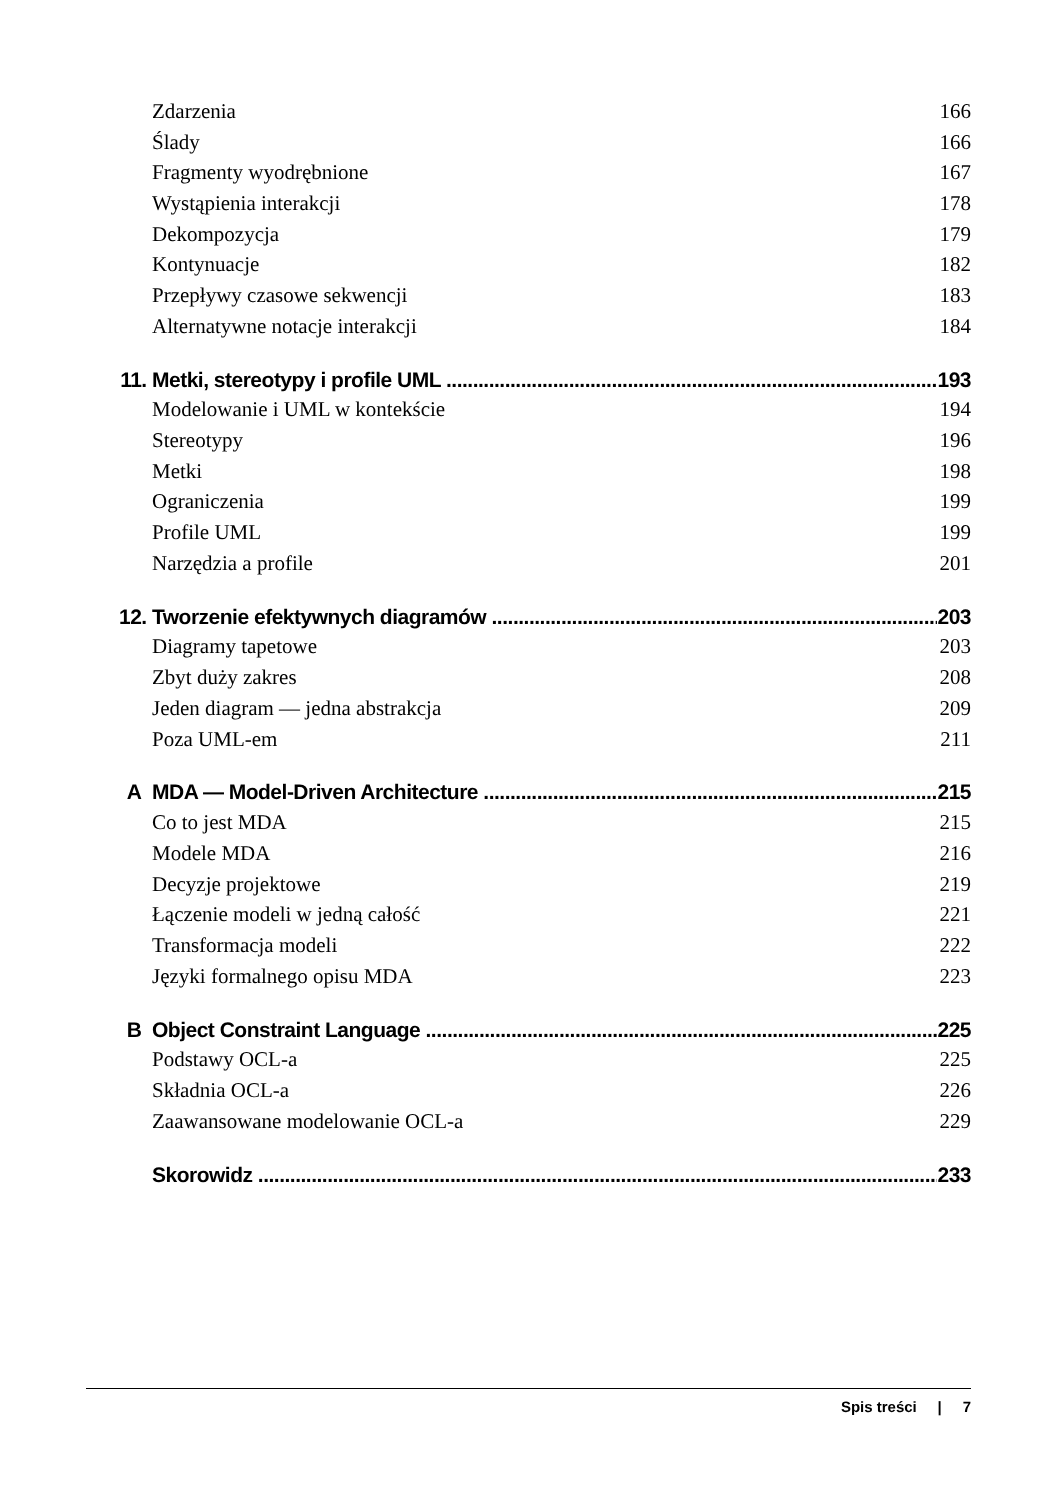Zdarzenia 166
Ślady 166
Fragmenty wyodrębnione 167
Wystąpienia interakcji 178
Dekompozycja 179
Kontynuacje 182
Przepływy czasowe sekwencji 183
Alternatywne notacje interakcji 184
11. Metki, stereotypy i profile UML 193
Modelowanie i UML w kontekście 194
Stereotypy 196
Metki 198
Ograniczenia 199
Profile UML 199
Narzędzia a profile 201
12. Tworzenie efektywnych diagramów 203
Diagramy tapetowe 203
Zbyt duży zakres 208
Jeden diagram — jedna abstrakcja 209
Poza UML-em 211
A MDA — Model-Driven Architecture 215
Co to jest MDA 215
Modele MDA 216
Decyzje projektowe 219
Łączenie modeli w jedną całość 221
Transformacja modeli 222
Języki formalnego opisu MDA 223
B Object Constraint Language 225
Podstawy OCL-a 225
Składnia OCL-a 226
Zaawansowane modelowanie OCL-a 229
Skorowidz 233
Spis treści | 7